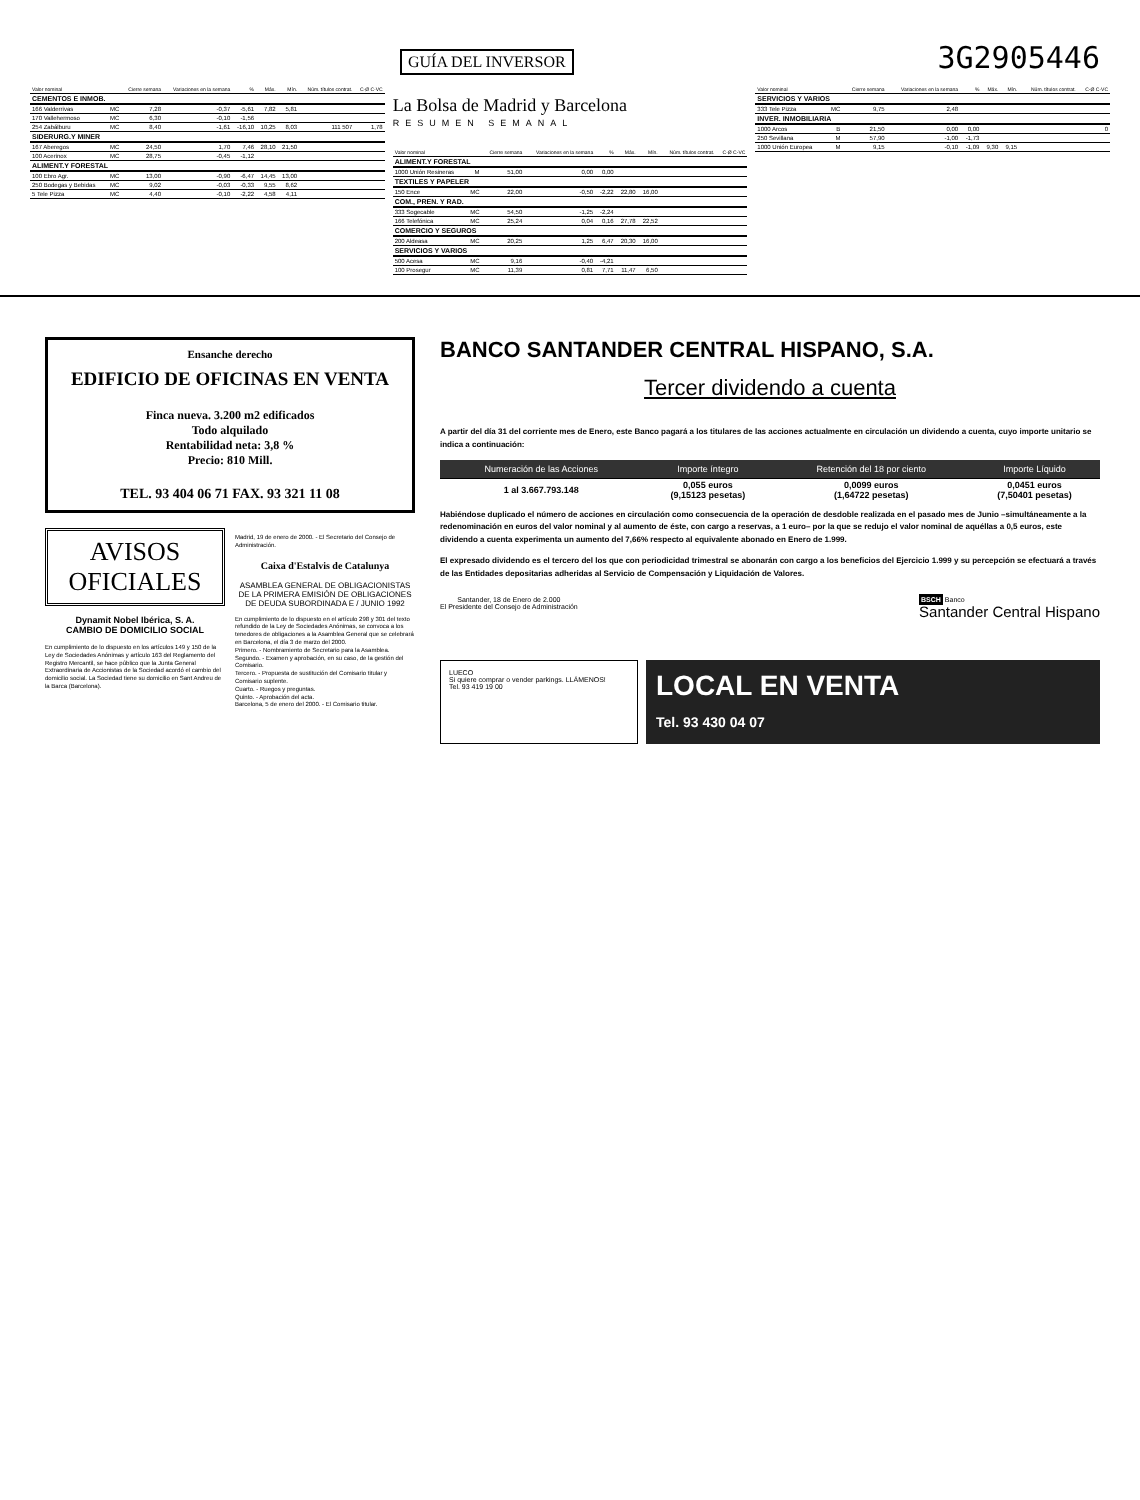GUÍA DEL INVERSOR 3G2905446
| Valor nominal | | Cierre semana | Variaciones en la semana | % | Máx. | Mín. | Núm. títulos contrat. | C-Ø C-VC |
| --- | --- | --- | --- | --- | --- | --- | --- | --- |
| CEMENTOS E INMOB. | | | | | | | | |
| 166 Valderrivas | MC | 7,28 | -0,37 | -5,61 | 7,82 | 5,81 | | |
| 170 Vallehermoso | MC | 6,30 | -0,10 | -1,56 | | | | |
| 254 Zabálburu | MC | 8,40 | -1,61 | -16,10 | 10,25 | 8,03 | 111 507 | 1,78 |
| SIDERURG.Y MINER | | | | | | | | |
| 167 Aberegos | MC | 24,50 | 1,70 | 7,46 | 28,10 | 21,50 | | |
| 100 Acerinox | MC | 28,75 | -0,45 | -1,12 | | | | |
| ALIMENT.Y FORESTAL | | | | | | | | |
| 100 Ebro Agr. | MC | 13,00 | -0,90 | -6,47 | 14,45 | 13,00 | | |
| 250 Bodegas y Bebidas | MC | 9,02 | -0,03 | -0,33 | 9,55 | 8,62 | | |
| 5 Tele Pizza | MC | 4,40 | -0,10 | -2,22 | 4,58 | 4,11 | | |
La Bolsa de Madrid y Barcelona
RESUMEN SEMANAL
| Valor nominal | | Cierre semana | Variaciones en la semana | % | Máx. | Mín. | Núm. títulos contrat. | C-Ø C-VC |
| --- | --- | --- | --- | --- | --- | --- | --- | --- |
| ALIMENT.Y FORESTAL | | | | | | | | |
| 1000 Unión Resineras | M | 51,00 | 0,00 | 0,00 | | | | |
| TEXTILES Y PAPELER | | | | | | | | |
| 150 Ence | MC | 22,00 | -0,50 | -2,22 | 22,80 | 16,00 | | |
| COM., PREN. Y RAD. | | | | | | | | |
| 333 Sogecable | MC | 54,50 | -1,25 | -2,24 | | | | |
| 166 Telefónica | MC | 25,24 | 0,04 | 0,16 | 27,78 | 22,52 | | |
| COMERCIO Y SEGUROS | | | | | | | | |
| 200 Aldeasa | MC | 20,25 | 1,25 | 6,47 | 20,30 | 16,00 | | |
| SERVICIOS Y VARIOS | | | | | | | | |
| 500 Acesa | MC | 9,16 | -0,40 | -4,21 | | | | |
| 100 Prosegur | MC | 11,39 | 0,81 | 7,71 | 11,47 | 6,50 | | |
| Valor nominal | | Cierre semana | Variaciones en la semana | % | Máx. | Mín. | Núm. títulos contrat. | C-Ø C-VC |
| --- | --- | --- | --- | --- | --- | --- | --- | --- |
| SERVICIOS Y VARIOS | | | | | | | | |
| 333 Tele Pizza | MC | 9,75 | 2,48 | | | | | |
| INVER. INMOBILIARIA | | | | | | | | |
| 1000 Arcos | B | 21,50 | 0,00 | 0,00 | | | | 0 |
| 250 Sevillana | M | 57,90 | -1,00 | -1,73 | | | | |
| 1000 Unión Europea | M | 9,15 | -0,10 | -1,09 | 9,30 | 9,15 | | |
Ensanche derecho
EDIFICIO DE OFICINAS EN VENTA
Finca nueva. 3.200 m2 edificados
Todo alquilado
Rentabilidad neta: 3,8 %
Precio: 810 Mill.
TEL. 93 404 06 71 FAX. 93 321 11 08
AVISOS
OFICIALES
Dynamit Nobel Ibérica, S. A.
CAMBIO DE DOMICILIO SOCIAL
En cumplimiento de lo dispuesto en los artículos 149 y 150 de la Ley de Sociedades Anónimas y artículo 163 del Reglamento del Registro Mercantil, se hace público que la Junta General Extraordinaria de Accionistas de la Sociedad acordó el cambio del domicilio social. La Sociedad tiene su domicilio en Sant Andreu de la Barca (Barcelona).
Madrid, 19 de enero de 2000. - El Secretario del Consejo de Administración.
Caixa d'Estalvis de Catalunya
ASAMBLEA GENERAL DE OBLIGACIONISTAS DE LA PRIMERA EMISIÓN DE OBLIGACIONES DE DEUDA SUBORDINADA E / JUNIO 1992
En cumplimiento de lo dispuesto en el artículo 298 y 301 del texto refundido de la Ley de Sociedades Anónimas, se convoca a los tenedores de obligaciones a la Asamblea General que se celebrará en Barcelona, el día 3 de marzo del 2000.
Primero. - Nombramiento de Secretario para la Asamblea.
Segundo. - Examen y aprobación, en su caso, de la gestión del Comisario.
Tercero. - Propuesta de sustitución del Comisario titular y Comisario suplente.
Cuarto. - Ruegos y preguntas.
Quinto. - Aprobación del acta.
Barcelona, 5 de enero del 2000. - El Comisario titular.
BANCO SANTANDER CENTRAL HISPANO, S.A.
Tercer dividendo a cuenta
A partir del día 31 del corriente mes de Enero, este Banco pagará a los titulares de las acciones actualmente en circulación un dividendo a cuenta, cuyo importe unitario se indica a continuación:
| Numeración de las Acciones | Importe íntegro | Retención del 18 por ciento | Importe Líquido |
| --- | --- | --- | --- |
| 1 al 3.667.793.148 | 0,055 euros (9,15123 pesetas) | 0,0099 euros (1,64722 pesetas) | 0,0451 euros (7,50401 pesetas) |
Habiéndose duplicado el número de acciones en circulación como consecuencia de la operación de desdoble realizada en el pasado mes de Junio –simultáneamente a la redenominación en euros del valor nominal y al aumento de éste, con cargo a reservas, a 1 euro– por la que se redujo el valor nominal de aquéllas a 0,5 euros, este dividendo a cuenta experimenta un aumento del 7,66% respecto al equivalente abonado en Enero de 1.999.
El expresado dividendo es el tercero del los que con periodicidad trimestral se abonarán con cargo a los beneficios del Ejercicio 1.999 y su percepción se efectuará a través de las Entidades depositarias adheridas al Servicio de Compensación y Liquidación de Valores.
Santander, 18 de Enero de 2.000
El Presidente del Consejo de Administración
BSCH Banco
Santander Central Hispano
LUECO
Si quiere comprar o vender parkings. LLÁMENOS!
Tel. 93 419 19 00
LOCAL EN VENTA
Tel. 93 430 04 07